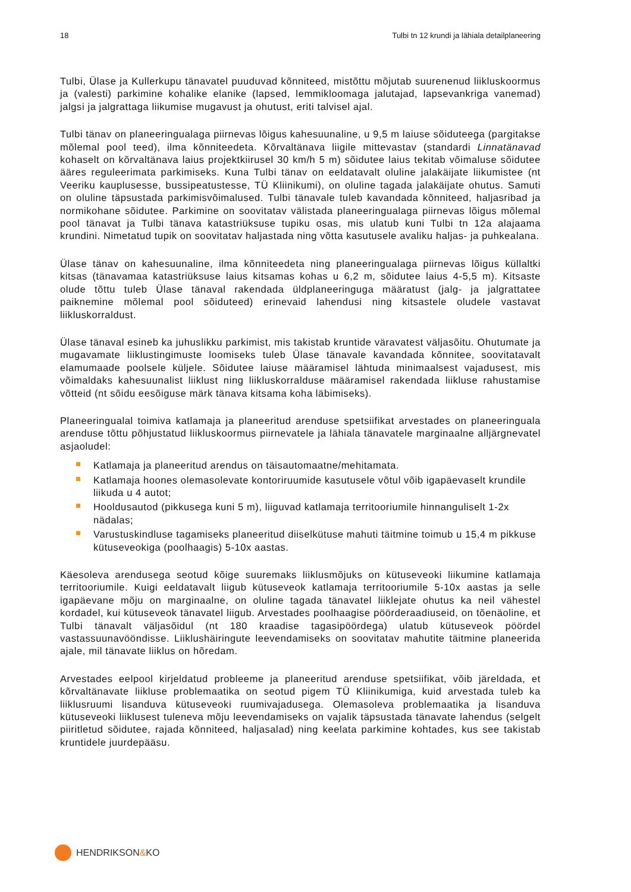18 Tulbi tn 12 krundi ja lähiala detailplaneering
Tulbi, Ülase ja Kullerkupu tänavatel puuduvad kõnniteed, mistõttu mõjutab suurenenud liikluskoormus ja (valesti) parkimine kohalike elanike (lapsed, lemmikloomaga jalutajad, lapsevankriga vanemad) jalgsi ja jalgrattaga liikumise mugavust ja ohutust, eriti talvisel ajal.
Tulbi tänav on planeeringualaga piirnevas lõigus kahesuunaline, u 9,5 m laiuse sõiduteega (pargitakse mõlemal pool teed), ilma kõnniteedeta. Kõrvaltänava liigile mittevastav (standardi Linnatänavad kohaselt on kõrvaltänava laius projektkiirusel 30 km/h 5 m) sõidutee laius tekitab võimaluse sõidutee ääres reguleerimata parkimiseks. Kuna Tulbi tänav on eeldatavalt oluline jalakäijate liikumistee (nt Veeriku kauplusesse, bussipeatustesse, TÜ Kliinikumi), on oluline tagada jalakäijate ohutus. Samuti on oluline täpsustada parkimisvõimalused. Tulbi tänavale tuleb kavandada kõnniteed, haljasribad ja normikohane sõidutee. Parkimine on soovitatav välistada planeeringualaga piirnevas lõigus mõlemal pool tänavat ja Tulbi tänava katastriüksuse tupiku osas, mis ulatub kuni Tulbi tn 12a alajaama krundini. Nimetatud tupik on soovitatav haljastada ning võtta kasutusele avaliku haljas- ja puhkealana.
Ülase tänav on kahesuunaline, ilma kõnniteedeta ning planeeringualaga piirnevas lõigus küllaltki kitsas (tänavamaa katastriüksuse laius kitsamas kohas u 6,2 m, sõidutee laius 4-5,5 m). Kitsaste olude tõttu tuleb Ülase tänaval rakendada üldplaneeringuga määratust (jalg- ja jalgrattatee paiknemine mõlemal pool sõiduteed) erinevaid lahendusi ning kitsastele oludele vastavat liikluskorraldust.
Ülase tänaval esineb ka juhuslikku parkimist, mis takistab kruntide väravatest väljasõitu. Ohutumate ja mugavamate liiklustingimuste loomiseks tuleb Ülase tänavale kavandada kõnnitee, soovitatavalt elamumaade poolsele küljele. Sõidutee laiuse määramisel lähtuda minimaalsest vajadusest, mis võimaldaks kahesuunalist liiklust ning liikluskorralduse määramisel rakendada liikluse rahustamise võtteid (nt sõidu eesõiguse märk tänava kitsama koha läbimiseks).
Planeeringualal toimiva katlamaja ja planeeritud arenduse spetsiifikat arvestades on planeeringuala arenduse tõttu põhjustatud liikluskoormus piirnevatele ja lähiala tänavatele marginaalne alljärgnevatel asjaoludel:
Katlamaja ja planeeritud arendus on täisautomaatne/mehitamata.
Katlamaja hoones olemasolevate kontoriruumide kasutusele võtul võib igapäevaselt krundile liikuda u 4 autot;
Hooldusautod (pikkusega kuni 5 m), liiguvad katlamaja territooriumile hinnanguliselt 1-2x nädalas;
Varustuskindluse tagamiseks planeeritud diiselkütuse mahuti täitmine toimub u 15,4 m pikkuse kütuseveokiga (poolhaagis) 5-10x aastas.
Käesoleva arendusega seotud kõige suuremaks liiklusmõjuks on kütuseveoki liikumine katlamaja territooriumile. Kuigi eeldatavalt liigub kütuseveok katlamaja territooriumile 5-10x aastas ja selle igapäevane mõju on marginaalne, on oluline tagada tänavatel liiklejate ohutus ka neil vähestel kordadel, kui kütuseveok tänavatel liigub. Arvestades poolhaagise pöörderaadiuseid, on tõenäoline, et Tulbi tänavalt väljasõidul (nt 180 kraadise tagasipöördega) ulatub kütuseveok pöördel vastassuunavööndisse. Liiklushäiringute leevendamiseks on soovitatav mahutite täitmine planeerida ajale, mil tänavate liiklus on hõredam.
Arvestades eelpool kirjeldatud probleeme ja planeeritud arenduse spetsiifikat, võib järeldada, et kõrvaltänavate liikluse problemaatika on seotud pigem TÜ Kliinikumiga, kuid arvestada tuleb ka liiklusruumi lisanduva kütuseveoki ruumivajadusega. Olemasoleva problemaatika ja lisanduva kütuseveoki liiklusest tuleneva mõju leevendamiseks on vajalik täpsustada tänavate lahendus (selgelt piiritletud sõidutee, rajada kõnniteed, haljasalad) ning keelata parkimine kohtades, kus see takistab kruntidele juurdepääsu.
HENDRIKSON&KO